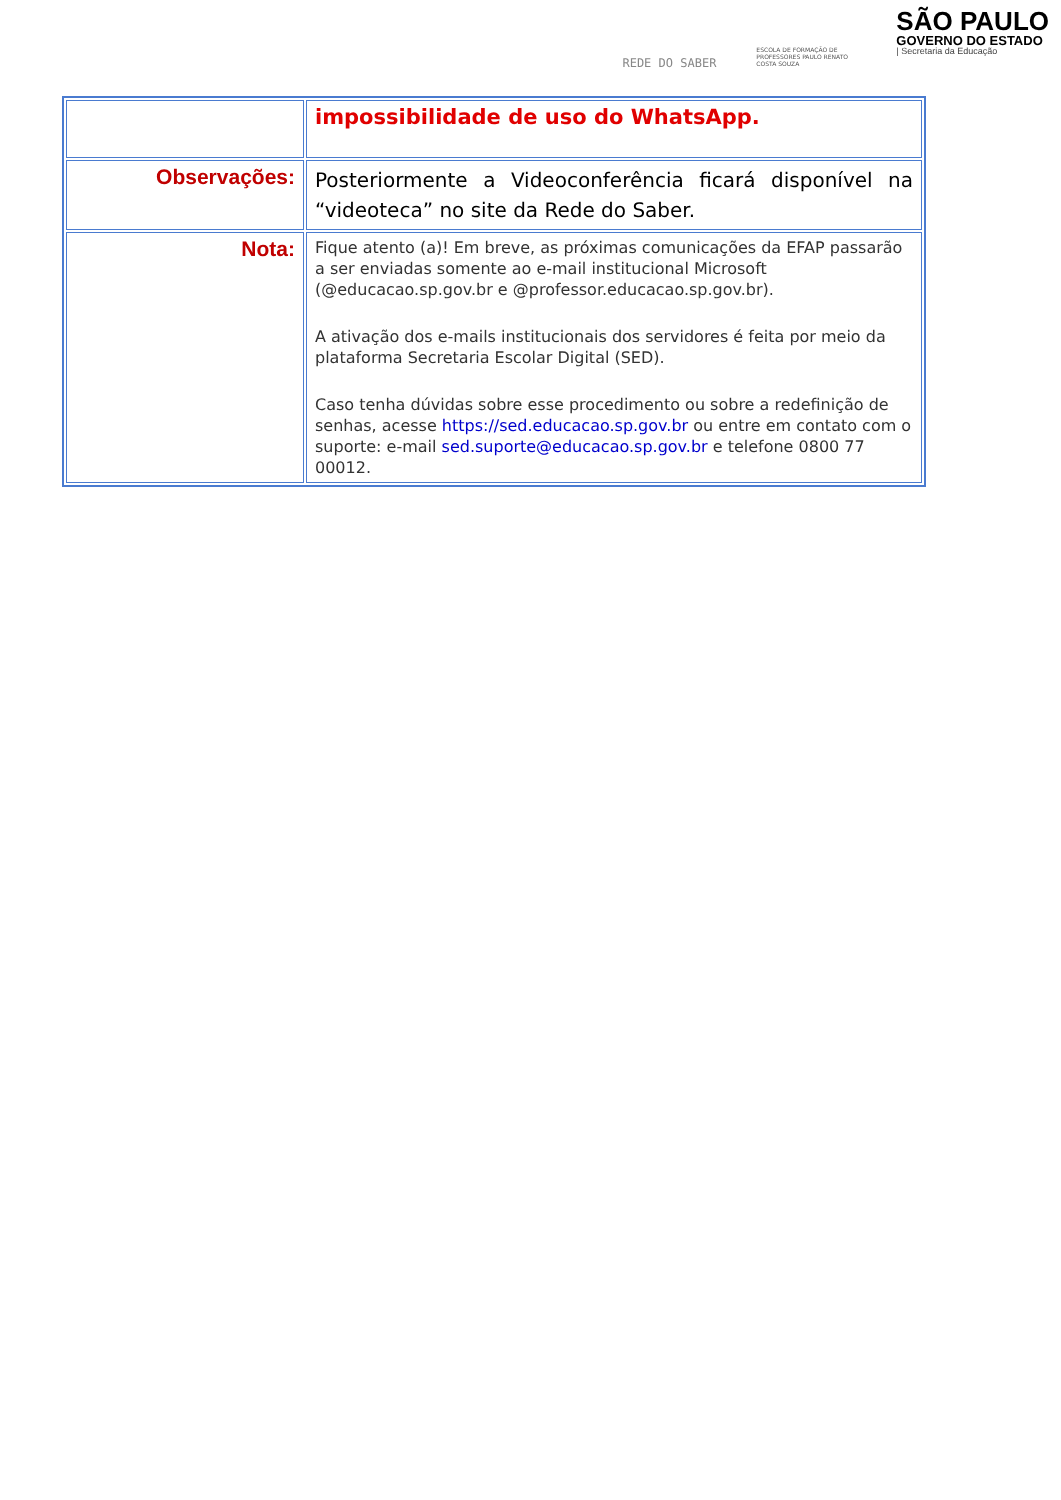REDE DO SABER
ESCOLA DE FORMAÇÃO DE PROFESSORES PAULO RENATO COSTA SOUZA
SÃO PAULO
GOVERNO DO ESTADO
| Secretaria da Educação
| | impossibilidade de uso do WhatsApp. |
| Observações: | Posteriormente a Videoconferência ficará disponível na “videoteca” no site da Rede do Saber. |
| Nota: | Fique atento (a)! Em breve, as próximas comunicações da EFAP passarão a ser enviadas somente ao e-mail institucional Microsoft (@educacao.sp.gov.br e @professor.educacao.sp.gov.br). A ativação dos e-mails institucionais dos servidores é feita por meio da plataforma Secretaria Escolar Digital (SED). Caso tenha dúvidas sobre esse procedimento ou sobre a redefinição de senhas, acesse https://sed.educacao.sp.gov.br ou entre em contato com o suporte: e-mail sed.suporte@educacao.sp.gov.br e telefone 0800 77 00012. |